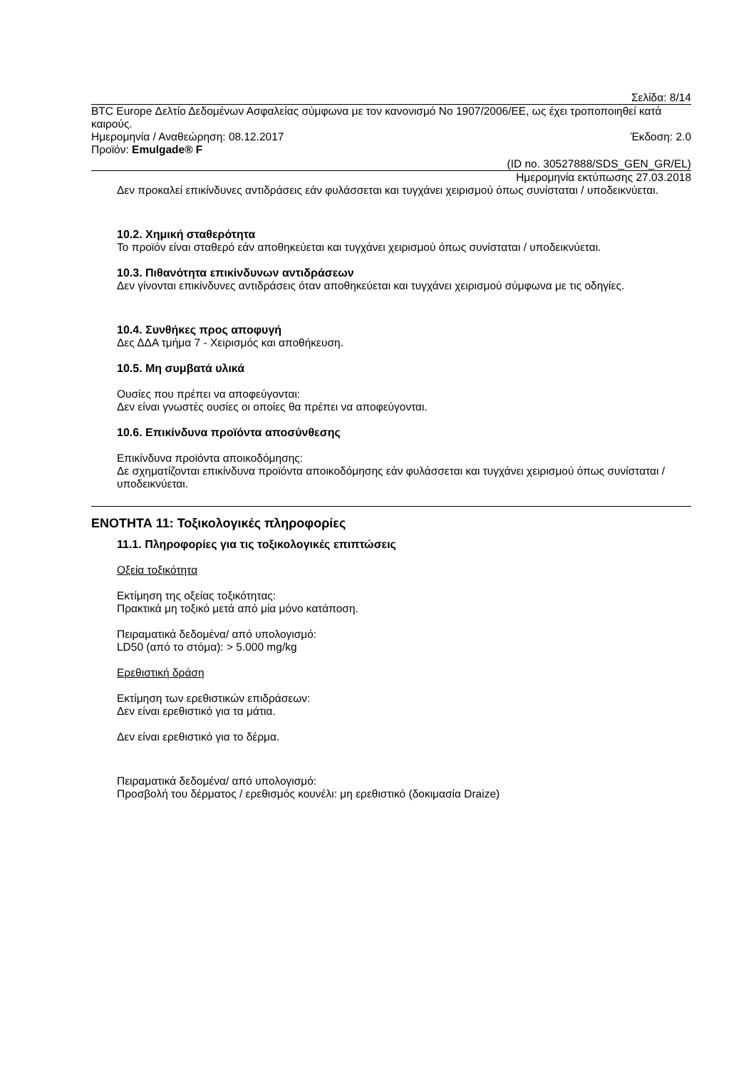Σελίδα: 8/14
BTC Europe Δελτίο Δεδομένων Ασφαλείας σύμφωνα με τον κανονισμό No 1907/2006/EE, ως έχει τροποποιηθεί κατά καιρούς.
Ημερομηνία / Αναθεώρηση: 08.12.2017 Έκδοση: 2.0
Προϊόν: Emulgade® F
(ID no. 30527888/SDS_GEN_GR/EL)
Ημερομηνία εκτύπωσης 27.03.2018
Δεν προκαλεί επικίνδυνες αντιδράσεις εάν φυλάσσεται και τυγχάνει χειρισμού όπως συνίσταται / υποδεικνύεται.
10.2. Χημική σταθερότητα
Το προϊόν είναι σταθερό εάν αποθηκεύεται και τυγχάνει χειρισμού όπως συνίσταται / υποδεικνύεται.
10.3. Πιθανότητα επικίνδυνων αντιδράσεων
Δεν γίνονται επικίνδυνες αντιδράσεις όταν αποθηκεύεται και τυγχάνει χειρισμού σύμφωνα με τις οδηγίες.
10.4. Συνθήκες προς αποφυγή
Δες ΔΔΑ τμήμα 7 - Χειρισμός και αποθήκευση.
10.5. Μη συμβατά υλικά
Ουσίες που πρέπει να αποφεύγονται:
Δεν είναι γνωστές ουσίες οι οποίες θα πρέπει να αποφεύγονται.
10.6. Επικίνδυνα προϊόντα αποσύνθεσης
Επικίνδυνα προϊόντα αποικοδόμησης:
Δε σχηματίζονται επικίνδυνα προϊόντα αποικοδόμησης εάν φυλάσσεται και τυγχάνει χειρισμού όπως συνίσταται / υποδεικνύεται.
ΕΝΟΤΗΤΑ 11: Τοξικολογικές πληροφορίες
11.1. Πληροφορίες για τις τοξικολογικές επιπτώσεις
Οξεία τοξικότητα
Εκτίμηση της οξείας τοξικότητας:
Πρακτικά μη τοξικό μετά από μία μόνο κατάποση.
Πειραματικά δεδομένα/ από υπολογισμό:
LD50 (από το στόμα): > 5.000 mg/kg
Ερεθιστική δράση
Εκτίμηση των ερεθιστικών επιδράσεων:
Δεν είναι ερεθιστικό για τα μάτια.
Δεν είναι ερεθιστικό για το δέρμα.
Πειραματικά δεδομένα/ από υπολογισμό:
Προσβολή του δέρματος / ερεθισμός κουνέλι: μη ερεθιστικό (δοκιμασία Draize)